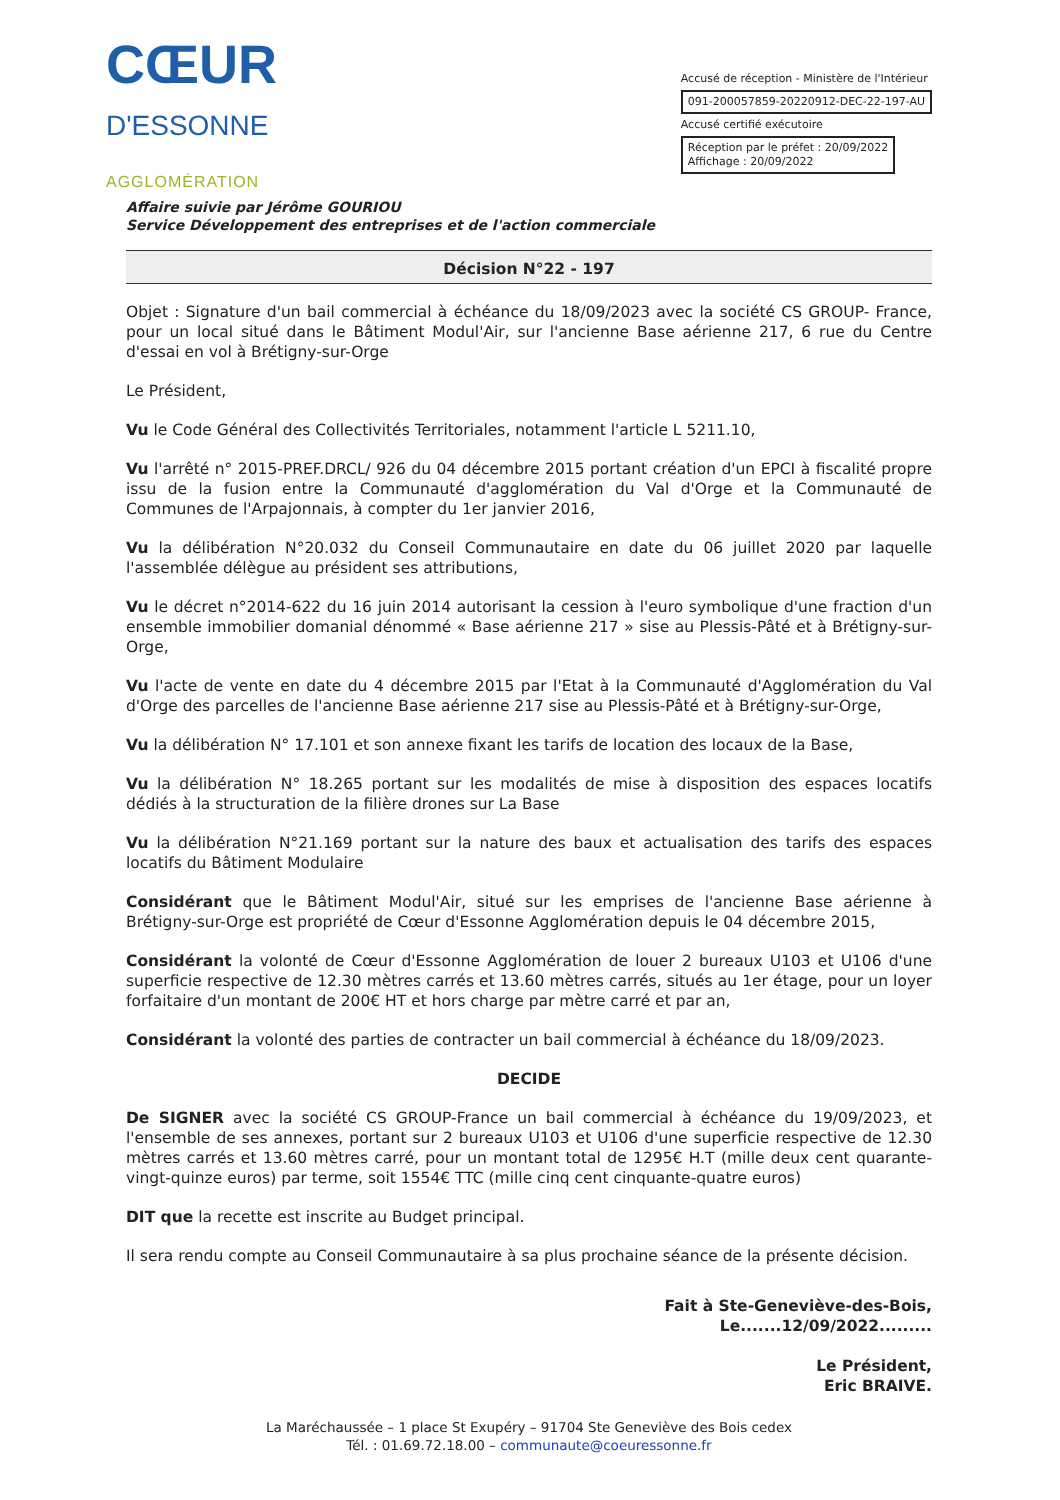CŒUR
D'ESSONNE
AGGLOMÉRATION
Accusé de réception - Ministère de l'Intérieur
091-200057859-20220912-DEC-22-197-AU
Accusé certifié exécutoire
Réception par le préfet : 20/09/2022
Affichage : 20/09/2022
Affaire suivie par Jérôme GOURIOU
Service Développement des entreprises et de l'action commerciale
Décision N°22 - 197
Objet : Signature d'un bail commercial à échéance du 18/09/2023 avec la société CS GROUP- France, pour un local situé dans le Bâtiment Modul'Air, sur l'ancienne Base aérienne 217, 6 rue du Centre d'essai en vol à Brétigny-sur-Orge
Le Président,
Vu le Code Général des Collectivités Territoriales, notamment l'article L 5211.10,
Vu l'arrêté n° 2015-PREF.DRCL/ 926 du 04 décembre 2015 portant création d'un EPCI à fiscalité propre issu de la fusion entre la Communauté d'agglomération du Val d'Orge et la Communauté de Communes de l'Arpajonnais, à compter du 1er janvier 2016,
Vu la délibération N°20.032 du Conseil Communautaire en date du 06 juillet 2020 par laquelle l'assemblée délègue au président ses attributions,
Vu le décret n°2014-622 du 16 juin 2014 autorisant la cession à l'euro symbolique d'une fraction d'un ensemble immobilier domanial dénommé « Base aérienne 217 » sise au Plessis-Pâté et à Brétigny-sur-Orge,
Vu l'acte de vente en date du 4 décembre 2015 par l'Etat à la Communauté d'Agglomération du Val d'Orge des parcelles de l'ancienne Base aérienne 217 sise au Plessis-Pâté et à Brétigny-sur-Orge,
Vu la délibération N° 17.101 et son annexe fixant les tarifs de location des locaux de la Base,
Vu la délibération N° 18.265 portant sur les modalités de mise à disposition des espaces locatifs dédiés à la structuration de la filière drones sur La Base
Vu la délibération N°21.169 portant sur la nature des baux et actualisation des tarifs des espaces locatifs du Bâtiment Modulaire
Considérant que le Bâtiment Modul'Air, situé sur les emprises de l'ancienne Base aérienne à Brétigny-sur-Orge est propriété de Cœur d'Essonne Agglomération depuis le 04 décembre 2015,
Considérant la volonté de Cœur d'Essonne Agglomération de louer 2 bureaux U103 et U106 d'une superficie respective de 12.30 mètres carrés et 13.60 mètres carrés, situés au 1er étage, pour un loyer forfaitaire d'un montant de 200€ HT et hors charge par mètre carré et par an,
Considérant la volonté des parties de contracter un bail commercial à échéance du 18/09/2023.
DECIDE
De SIGNER avec la société CS GROUP-France un bail commercial à échéance du 19/09/2023, et l'ensemble de ses annexes, portant sur 2 bureaux U103 et U106 d'une superficie respective de 12.30 mètres carrés et 13.60 mètres carré, pour un montant total de 1295€ H.T (mille deux cent quarante-vingt-quinze euros) par terme, soit 1554€ TTC (mille cinq cent cinquante-quatre euros)
DIT que la recette est inscrite au Budget principal.
Il sera rendu compte au Conseil Communautaire à sa plus prochaine séance de la présente décision.
Fait à Ste-Geneviève-des-Bois,
Le.......12/09/2022.........
Le Président,
Eric BRAIVE.
La Maréchaussée – 1 place St Exupéry – 91704 Ste Geneviève des Bois cedex
Tél. : 01.69.72.18.00 – communaute@coeuressonne.fr